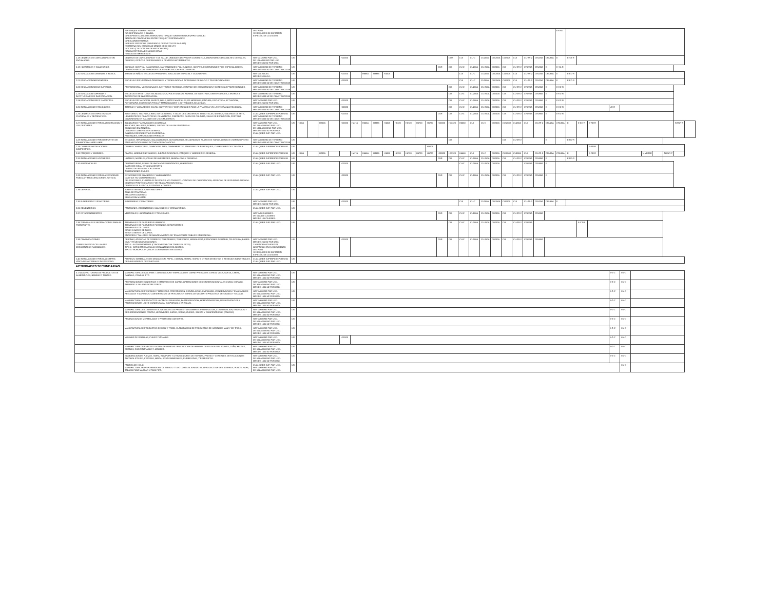| | *UN TANQUE SUMINISTRADOR *UN DISPENSARIO O BOMBA *AREA PARA EL ABASTECIMIENTO DEL TANQUE SUMINISTRADOR (PIPA-TANQUE) *BARDA DE CONTENCIÓN ENTRE TANQUE Y DISPENSARIOS *AREA ADMINISTRATIVA *AREA DE SERVICIOS (SANITARIOS, DEPOSITOS DE BASURA) *CISTERNA CON CAPACIDAD MINIMA DE 10 000 LTS *ACCESO (COLOCACION DE MATACHISPAS) *SALIDA RETIRADA DE MATACHISPAS *SALIDA DE EMERGENCIA | DEL PLAN SE REQUIERE DE DICTAMEN ESPECIAL DE LA D.G.D.U. | | | | | | | | | | | | | | | | | | | | | | | | | | E-EI-G | | | | | | | | | | | | |
| 2.18 CENTROS DE CONSULTORIOS SIN ENCAMADOS. | CENTROS DE CONSULTORIOS Y DE SALUD; UNIDADES DE PRIMER CONTACTO, LABORATORIOS DE ANALISIS, DENTALES, CLINICOS, OPTICOS; DISPENSARIOS Y CENTROS ANTIRRABICOS. | HASTA 120 M2 POR USO. DE 121 A 500 M2 POR USO MAS DE 501 M2 POR USO. | UR | | | | | H33320 | | | | | | | | | | CUR | CUI | CU-C | CU200A | CU-250A | CU200A | CUI | CU-ZR-2 | CRU25A | CRU80A | E | E-SA-R | | | | | | | | | | | |
| 2.19 HOSPITALES Y SANATORIOS. | CLINICAS-HOSPITAL, SANATORIOS, MATERNIDADES, POLICLINICAS, HOSPITALES GENERALES Y DE ESPECIALIDADES, CENTROS MEDICOS Y UNIDADES DE REHABILITACION FISICO-MENTAL. | HASTA 5000 M2 DE TERRENO MAS DE 5000 M2 DE CONSTRUCCION | UR | | | | | | | | | | | | | | CUR | CUI | CU-C | CU200A | CU-250A | CU200A | CUI | CU-ZR-2 | CRU25A | CRU80A | E | E-SA-R | | | | | | | | | | | | |
| 2.20 EDUCACION ELEMENTAL Y BASICA. | JARDIN DE NIÑOS, ESCUELAS PRIMARIAS, EDUCACION ESPECIAL Y GUARDERIAS. | HASTA 4 AULAS. MAS DE 5 AULAS. | UR | | | | | H33320 | | H666A | H833A | H100A | | | | | | | CUI | CU-C | CU200A | CU-250A | CU200A | CUI | CU-ZR-2 | CRU25A | CRU80A | E | E-EC-R | | | | | | | | | | | |
| 2.21 EDUCACION MEDIA BASICA. | ESCUELAS SECUNDARIAS GENERALES Y TECNOLOGICAS, ACADEMIAS DE OFICIO Y TELESECUNDARIAS. | HASTA 5000 M2 DE TERRENO MAS DE 5000 M2 DE CONSTRUCCION | UR | | | | | H33320 | | | | | | | | | | | CUI | CU-C | CU200A | CU-250A | CU200A | CUI | CU-ZR-2 | CRU25A | CRU80A | E | E-EC-R | | | | | | | | | | | |
| 2.22 EDUCACION MEDIA SUPERIOR. | PREPARATORIA, VOCACIONALES, INSTITUTOS TECNICOS, CENTROS DE CAPACITACION Y ACADEMIAS PROFESIONALES. | HASTA 5000 M2 DE TERRENO MAS DE 5000 M2 DE CONSTRUCCION | UR | | | | | | | | | | | | | | | CUI | CU-C | CU200A | CU-250A | CU200A | CUI | CU-ZR-2 | CRU25A | CRU80A | E | E-EC-R | | | | | | | | | | | | |
| 2.23 EDUCACION SUPERIOR E INSTITUCIONES DE INVESTIGACION. | ESCUELAS E INSTITUTOS TECNOLOGICOS, POLITECNICOS, NORMAL DE MAESTROS, UNIVERSIDADES, CENTROS E INSTITUTOS DE INVESTIGACION. | HASTA 5000 M2 DE TERRENO MAS DE 5000 M2 DE CONSTRUCCION | UR | | | | | | | | | | | | | | | CUI | CU-C | CU200A | CU-250A | CU200A | CUI | CU-ZR-2 | CRU25A | CRU80A | E | E-EC-R | | | | | | | | | | | | |
| 2.24 EDUCACION FISICA Y ARTISTICA. | ESCUELAS DE NATACION, MUSICA, BAILE, ARTES MARCIALES, DE MODELOS, PINTURA, ESCULTURA, ACTUACION, FOTOGRAFIA, EDUCACION FISICA Y MANUALIDADES Y ACTIVIDADES ACUATICAS. | HASTA 250 M2 POR USO. MAS DE 251 M2 POR USO. | UR | | | | | H33320 | | | | | | | | | | CUI | CU-C | CU200A | CU-250A | CU200A | CUI | CU-ZR-2 | CRU25A | CRU80A | E | E-EC-R | | | | | | | | | | | | |
| 2.25 INSTALACIONES RELIGIOSAS. | TEMPLOS Y LUGARES DE CULTO; CONVENTOS Y EDIFICACIONES PARA LA PRACTICA Y/O LA ENSEÑANZA RELIGIOSA. | HASTA 5000 M2 DE TERRENO MAS DE 5000 M2 DE CONSTRUCCION | UR | | | | | H33320 | | | | | | | | | | CUI | CU-C | CU200A | CU-250A | CU200A | CUI | CU-ZR-2 | CRU25A | CRU80A | E | E-EC-R | | | | | AV-R | | | | | | | |
| 2.26 CENTROS DE ESPECTACULOS CULTURALES Y RECREATIVOS. | AUDITORIOS, TEATROS, CINES, AUTOCINEMAS, Y SALAS DE CONCIERTOS. BIBLIOTECAS, MUSEOS, GALERIAS DE ARTE, HEMEROTECAS, PINACOTECAS, FILMOTECAS, CINETECAS, CASAS DE CULTURA, SALAS DE EXPOSICION, CENTROS COMUNITARIOS Y SALONES DE USOS MULTIPLES. | CUALQUIER SUPERFICIE POR USO HASTA 5000 M2 DE TERRENO MAS DE 5000 M2 DE CONSTRUCCION | UR | | | | | H33320 | | | | | | | | | CUR | CUI | CU-C | CU200A | CU-250A | CU200A | CUI | CU-ZR-2 | CRU25A | CRU80A | E | E-EC-R | | | | | | | | | | | | |
| 2.27 INSTALACIONES PARA LA RECREACION Y LOS DEPORTES. | BALNEARIOS Y ACTIVIDADES ACUATICAS. BOLICHES, BILLARES, DOMINO, JUEGOS DE SALON EN GENERAL. GIMNASIOS EN GENERAL. CANCHAS CUBIERTAS EN GENERAL. CANCHAS DESCUBIERTAS EN GENERAL. PALENQUES, EXPOSICIONES FERIALES | HASTA 250 M2 POR USO. DE 251 A 1000 M2 POR USO. DE 1001 A 5000 M2 POR USO. MAS DE 5001 M2 POR USO. CUALQUIER SUP. POR USO. | UR | H100A | | H200A | | H33320 | H417A | H666A | H833A | H100A | H6720 | H6720 | H6720 | H6720 | H33320 | H33320 | H6660 | CUI | CU-C | CU200A | CU-250A | CU200A | CUI | CU-ZR-2 | CRU25A | CRU80A | E | E-EC-R | E-RD-R | | | | | | | | N-PAR-P | |
| 2.28 INSTALACIONES PARA DEPORTES DE EXHIBICION AL AIRE LIBRE. | ESTADIOS, HIPODROMOS, GALGODROMOS, AUTODROMOS, VELODROMOS, PLAZAS DE TOROS, LIENZOS CHARROS PISTAS PARA MOTOCICLISMO Y ACTIVIDADES ACUATICAS. | HASTA 5000 M2 DE TERRENO MAS DE 5000 M2 DE CONSTRUCCION | UR | | | | | | | | | | | | | | | CUI | | | | | CUI | CU-ZR-2 | | | E | | E-RD-R | | | | | | | | | | | |
| 2.29 CLUBES E INSTALACIONES CAMPESTRES. | CLUBES CAMPESTRES, CAMPOS DE TIRO, CAMPAMENTOS, PARADERO DE REMOLQUES, CLUBES HIPICOS Y DE GOLF. | CUALQUIER SUPERFICIE POR USO | UR | | | | | | | | | | | | | H100A | | | | | | | | | | | | | | | E-RD-R | | | | | | | | | |
| 2.30 PARQUES Y JARDINES. | PLAZAS, JARDINES BOTANICOS, JUEGOS INFANTILES, PARQUES Y JARDINES EN GENERAL. | CUALQUIER SUPERFICIE POR USO | UR | H100A | | H200A | | | H417A | H666A | H833A | H100A | H6720 | H6720 | H6720 | H6720 | H33320 | H33320 | H6660 | CUI | CU-C | CU200A | CU-250A | CU200A | CUI | CU-ZR-2 | CRU25A | CRU80A | E | | E-RD-R | | | | | N-VERDE | | N-PAR-P | | |
| 2.31 INSTALACIONES HOTELERAS. | HOTELES, MOTELES, CASAS DE HUESPEDES, BUNGALOWS Y POSADAS. | CUALQUIER SUPERFICIE POR USO | UR | | | | | | | | | | | | | | CUR | CUI | CU-C | CU200A | CU-250A | CU200A | CUI | CU-ZR-2 | CRU25A | CRU80A | E | | E-RD-R | | | | | | | | | | | |
| 2.32 ASISTENCIALES. | ORFANATORIOS, ASILOS DE ANCIANOS E INDIGENTES, ALBERGUES. CASAS DE CUNA, ESTANCIA INFANTIL CENTRO DE INTEGRACION JUVENIL. ASOCIACIONES CIVILES. | CUALQUIER SUP. POR USO. | UR | | | | | H33320 | | | | | | | | | | | CU-C | CU200A | CU-250A | CU200A | | | CRU25A | CRU80A | E | | | | | | | | | | | | | |
| 2.33 INSTALACIONES PARA LA SEGURIDAD PUBLICA Y PROCURACION DE JUSTICIA. | ESTACIONES DE BOMBEROS Y AMBULANCIAS. CASETAS Y/O COMANDANCIAS. DELEGACIONES, CUARTELES DE POLICIA Y/O TRANSITO. CENTROS DE CAPACITACION, AGENCIAS DE SEGURIDAD PRIVADA. CENTROS PENITENCIARIOS Y DE READAPTACION SOCIAL. CENTROS DE JUSTICIA, JUZGADOS Y CORTES. | CUALQUIER SUP. POR USO. | UR | | | | | H33320 | | | | | | | | | CUR | CUI | CU-C | CU200A | CU-250A | CU200A | CUI | CU-ZR-2 | CRU25A | CRU80A | E | | | | | | | | | | | | | |
| 2.34 DEFENSA. | ZONAS E INSTALACIONES MILITARES. ZONA DE PRACTICAS. ENCUARTELAMIENTO. EDUCACION MILITAR. | CUALQUIER SUP. POR USO. | UR | | | | | | | | | | | | | | | | | | | | | | | | | | | | | | | | | | | | | |
| 2.35 FUNERARIAS Y VELATORIOS. | FUNERARIAS Y VELATORIOS. | HASTA 250 M2 POR USO. MAS DE 251 M2 POR USO. | UR | | | | | H33320 | | | | | | | | | | | CUI | CU-C | CU200A | CU-250A | CU200A | CUI | CU-ZR-2 | CRU25A | CRU80A | E | | | | | | | | | | | | |
| 2.36 CEMENTERIOS. | PANTEONES, CEMENTERIOS, MAUSOLEOS Y CREMATORIOS. | CUALQUIER SUP. POR USO. | UR | | | | | | | | | | | | | | | | | | | | | | | | | | | | | | | | | | | | | |
| 2.37 ESTACIONAMIENTOS. | VERTICALES, HORIZONTALES Y PENSIONES. | HASTA 50 CAJONES. DE 51 A 100 CAJONES. MAS DE 101 CAJONES. | | | | | | | | | | | | | | | CUR | CUI | CU-C | CU200A | CU-250A | CU200A | CUI | CU-ZR-2 | CRU25A | CRU80A | | | | | | | | | | | | | | |
| 2.38 TERMINALES E INSTALACIONES PARA EL TRANSPORTE. | TERMINALES DE PASAJEROS URBANOS. TERMINALES DE PASAJEROS FORANEOS. AEROPUERTOS. TERMINALES DE CARGA. SITIOS O BASES DE TAXIS. SITIOS O BASES DE CARGA. ENCIERRO Y TALLERES DE MANTENIMIENTO DE TRANSPORTE PUBLICO EN GENERAL. | CUALQUIER SUP. POR USO. | UR | | | | | | | | | | | | | | | CUI | CU-C | CU200A | CU-250A | CU200A | CUI | CU-ZR-2 | CRU25A | | | | | E-CT-R | | | | | | | | | | |
| 2.39 COMUNICACIONES. TORRES O SITIOS CELULARES DENOMINADOS RADIOBASES | OFICINAS, AGENCIAS DE CORREOS, TELEGRAFOS, TELEFONOS, MENSAJERIA, ESTACIONES DE RADIO, TELEVISION, BANDA CIVIL Y TELECOMUNICACIONES. TIPO 1.- AUTOSOPORTADA (CONTENEDOR CON TORRE EN PATIO) TIPO 2.- ARRIOSTRADA (SALAS CON ANTENAS EN AZOTEA) TIPO 3.- MONOPOLAR (SALAS CON ANTENAS EN AZOTEA) | HASTA 250 M2 POR USO. MAS DE 251 M2 POR USO. * VER NORMATIVIDAD DE OCUPACION EN EL DOCUMENTO DEL PLAN SE REQUIERE DE DICTAMEN ESPECIAL DE LA D.G.D.U. | UR | | | | | H33320 | | | | | | | | | CUR | CUI | CU-C | CU200A | CU-250A | CU200A | CUI | CU-ZR-2 | CRU25A | CRU80A | | | | | | | | | | | | | | |
| 2.40 INSTALACIONES PARA LA COMPRA-VENTA DE MATERIALES DE DESECHO. | FERREOS, MATERIALES DE DEMOLICION, PAPEL, CARTON, TRAPO, VIDRIO Y OTROS DESECHOS Y RESIDUOS INDUSTRIALES. DESHUESADEROS DE VEHICULOS. | CUALQUIER SUPERFICIE POR USO CUALQUIER SUP. POR USO. | UR | | | | | | | | | | | | | | | | | | | | | | | | | | | | | | | | | | | | | |
| ACTIVIDADES SECUNDARIAS. | | | | | | | | | | | | | | | | | | | | | | | | | | | | | | | | | | | | | | | | |
| 3.1 MANUFACTURERA DE PRODUCTOS DE ALIMENTICIOS, BEBIDAS Y TABACO | MANUFACTURA DE LA CARNE: CONGELACION Y EMPACADO DE CARNE FRESCA DE: CERDO, VACA, OVEJA, CABRA, CABALLO, CONEJO, ETC. | HASTA 600 M2 POR USO. DE 601 A 1500 M2 POR USO. MAS DE 1501 M2 POR USO. | UR | | | | | | | | | | | | | | | | | | | | | | | | | | | | | | I-G-C | I-M-C | | | | | | |
| | PREPARACION DE CONSERVAS Y EMBUTIDOS DE CARNE; OPERACIONES DE CONSERVACION TALES COMO: CURADO, AHUMADO Y SALADO ENTRE OTROS. | HASTA 300 M2 POR USO. DE 301 A 1000 M2 POR USO. MAS DE 1001 M2 POR USO. | UR | | | | | | | | | | | | | | | | | | | | | | | | | | | | | | I-G-C | I-M-C | | | | | | |
| | MANUFACTURA DE PESCADOS Y MARISCOS: PREPARACION, CONGELACION, EMPACADO, CONSERVACION Y ENLATADO DE PESCADOS Y MARISCOS. CONSERVACION DE PESCADOS Y MARISCOS MEDIANTE PROCESOS DE SALADO Y SECADO. | HASTA 600 M2 POR USO. DE 601 A 1500 M2 POR USO. MAS DE 1501 M2 POR USO. | UR | | | | | | | | | | | | | | | | | | | | | | | | | | | | | | I-G-C | I-M-C | | | | | | |
| | MANUFACTURA DE PRODUCTOS LACTEOS: ENVASADO, PASTEURIZACION, HOMOGENIZACION, DESHIDRATACION Y FABRICACION DE LECHE CONDENSADA, EVAPORADA Y EN POLVO. | HASTA 600 M2 POR USO. DE 601 A 1500 M2 POR USO. MAS DE 1501 M2 POR USO. | UR | | | | | | | | | | | | | | | | | | | | | | | | | | | | | | I-G-C | I-M-C | | | | | | |
| | MANUFACTURA DE CONSERVAS ALIMENTICIAS DE FRUTAS Y LEGUMBRES: PREPARACION, CONSERVACION, ENVASADO Y DESHIDRATACION DE FRUTAS, LEGUMBRES, JUGOS, SOPAS, GUISOS, SALSAS Y CONCENTRADOS (CALDOS). | HASTA 600 M2 POR USO. DE 601 A 1500 M2 POR USO. MAS DE 1501 M2 POR USO. | UR | | | | | | | | | | | | | | | | | | | | | | | | | | | | | | I-G-C | I-M-C | | | | | | |
| | PRODUCCION DE MERMELADAS Y FRUTAS EN CONSERVA. | HASTA 600 M2 POR USO. DE 601 A 1500 M2 POR USO. MAS DE 1501 M2 POR USO. | UR | | | | | | | | | | | | | | | | | | | | | | | | | | | | | | I-G-C | I-M-C | | | | | | |
| | MANUFACTURA DE PRODUCTOS DE MAIZ Y TRIGO: ELABORACION DE PRODUCTOS DE HARINA DE MAIZ Y DE TRIGO. | HASTA 600 M2 POR USO. DE 601 A 1500 M2 POR USO. MAS DE 1501 M2 POR USO. | UR | | | | | | | | | | | | | | | | | | | | | | | | | | | | | | I-G-C | I-M-C | | | | | | |
| | MOLINOS DE SEMILLAS, CHILES Y GRANOS. | HASTA 600 M2 POR USO. DE 601 A 1500 M2 POR USO. MAS DE 1501 M2 POR USO. | UR | | | | | H33320 | | | | | | | | | | | | | | | | | | | | | | | | | I-G-C | I-M-C | | | | | | |
| | MANUFACTURA DE EMBOTELLADORA DE BEBIDAS: PRODUCCION DE BEBIDAS DESTILADAS DE AGAVES, CAÑA, FRUTAS, GRANOS, CONCENTRADOS Y JARABES. | HASTA 600 M2 POR USO. DE 601 A 1500 M2 POR USO. MAS DE 1501 M2 POR USO. | UR | | | | | | | | | | | | | | | | | | | | | | | | | | | | | | I-G-C | I-M-C | | | | | | |
| | ELABORACION DE PULQUE, SIDRA, ROMPOPE Y OTROS LICORES DE HIERBAS, FRUTAS Y CEREALES; DESTILACION DE ALCOHOL ETILICO, CERVEZA, MALTA, AGUAS MINERALES, PURIFICADAS, Y REFRESCOS. | HASTA 600 M2 POR USO. DE 601 A 1500 M2 POR USO. MAS DE 1501 M2 POR USO. | UR | | | | | | | | | | | | | | | | | | | | | | | | | | | | | | I-G-C | I-M-C | | | | | | |
| | FABRICA DE HIELO. MANUFACTURA TRANSFORMADORA DE TABACO: TODO LO RELACIONADO A LA PRODUCCION DE CIGARROS, PUROS, RAPE, TABACO PARA MASCAR Y PARA PIPA. | CUALQUIER SUP. POR USO. HASTA 600 M2 POR USO. DE 601 A 1500 M2 POR USO. | UR | | | | | | | | | | | | | | | | | | | | | | | | | | | | | | | I-M-C | | | | | | |